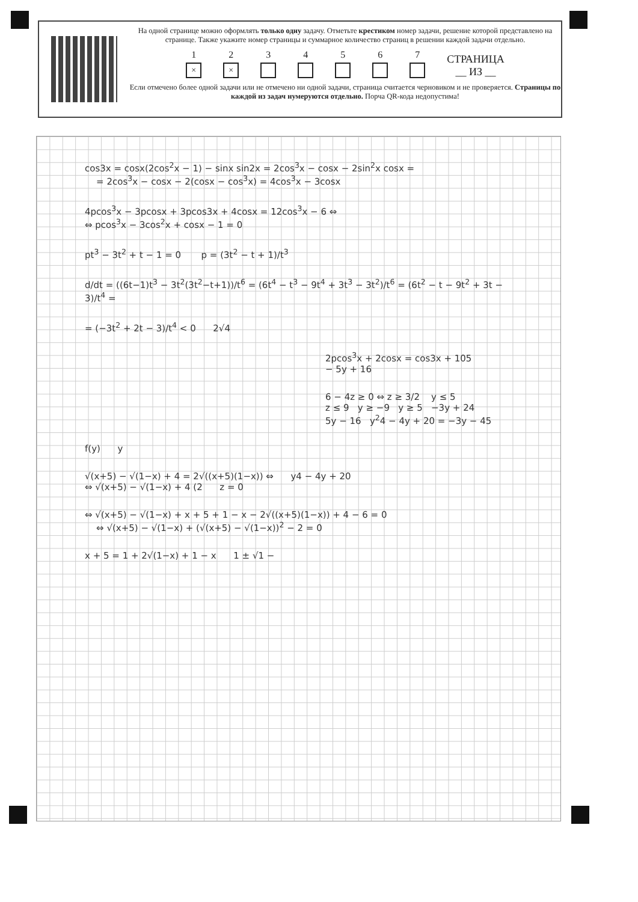На одной странице можно оформлять только одну задачу. Отметьте крестиком номер задачи, решение которой представлено на странице. Также укажите номер страницы и суммарное количество страниц в решении каждой задачи отдельно.
1
×
2
×
3
4
5
6
7
СТРАНИЦА
__ ИЗ __
Если отмечено более одной задачи или не отмечено ни одной задачи, страница считается черновиком и не проверяется. Страницы по каждой из задач нумеруются отдельно. Порча QR-кода недопустима!
cos3x = cosx(2cos<sup>2</sup>x − 1) − sinx sin2x = 2cos<sup>3</sup>x − cosx − 2sin<sup>2</sup>x cosx =
= 2cos<sup>3</sup>x − cosx − 2(cosx − cos<sup>3</sup>x) = 4cos<sup>3</sup>x − 3cosx
4pcos<sup>3</sup>x − 3pcosx + 3pcos3x + 4cosx = 12cos<sup>3</sup>x − 6 ⇔
⇔ pcos<sup>3</sup>x − 3cos<sup>2</sup>x + cosx − 1 = 0
pt<sup>3</sup> − 3t<sup>2</sup> + t − 1 = 0 p = (3t<sup>2</sup> − t + 1)/t<sup>3</sup>
d/dt = ((6t−1)t<sup>3</sup> − 3t<sup>2</sup>(3t<sup>2</sup>−t+1))/t<sup>6</sup> = (6t<sup>4</sup> − t<sup>3</sup> − 9t<sup>4</sup> + 3t<sup>3</sup> − 3t<sup>2</sup>)/t<sup>6</sup> = (6t<sup>2</sup> − t − 9t<sup>2</sup> + 3t − 3)/t<sup>4</sup> =
= (−3t<sup>2</sup> + 2t − 3)/t<sup>4</sup> < 0 2√4
2pcos<sup>3</sup>x + 2cosx = cos3x + 105
− 5y + 16
6 − 4z ≥ 0 ⇔ z ≥ 3/2 y ≤ 5
z ≤ 9 y ≥ −9 y ≥ 5 −3y + 24
5y − 16 y<sup>2</sup>4 − 4y + 20 = −3y − 45
f(y) y
√(x+5) − √(1−x) + 4 = 2√((x+5)(1−x)) ⇔ y4 − 4y + 20
⇔ √(x+5) − √(1−x) + 4 (2 z = 0
⇔ √(x+5) − √(1−x) + x + 5 + 1 − x − 2√((x+5)(1−x)) + 4 − 6 = 0
⇔ √(x+5) − √(1−x) + (√(x+5) − √(1−x))<sup>2</sup> − 2 = 0
x + 5 = 1 + 2√(1−x) + 1 − x 1 ± √1 −